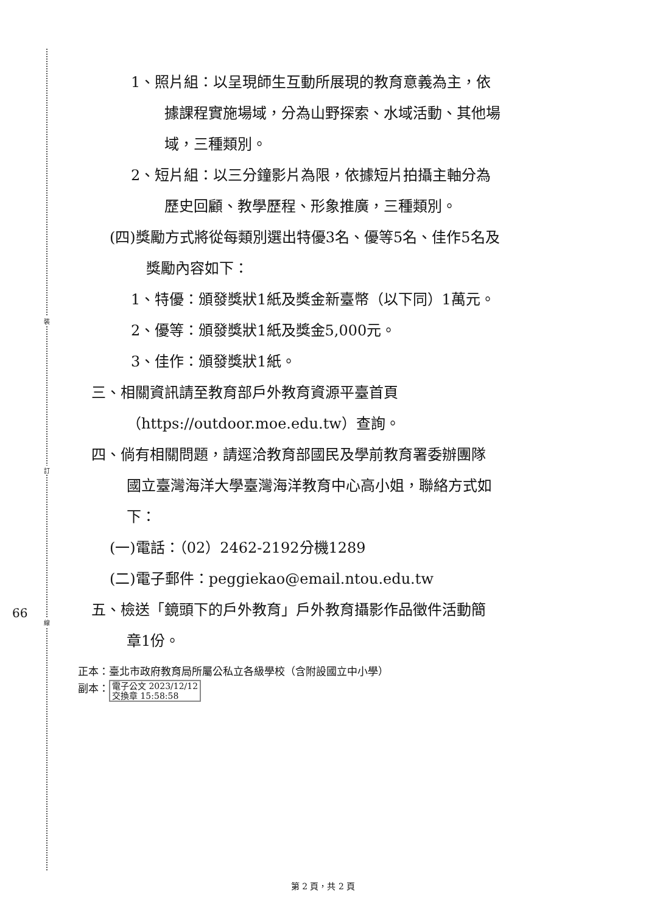裝
訂
線
66
1、照片組：以呈現師生互動所展現的教育意義為主，依
據課程實施場域，分為山野探索、水域活動、其他場
域，三種類別。
2、短片組：以三分鐘影片為限，依據短片拍攝主軸分為
歷史回顧、教學歷程、形象推廣，三種類別。
(四)獎勵方式將從每類別選出特優3名、優等5名、佳作5名及
獎勵內容如下：
1、特優：頒發獎狀1紙及獎金新臺幣（以下同）1萬元。
2、優等：頒發獎狀1紙及獎金5,000元。
3、佳作：頒發獎狀1紙。
三、相關資訊請至教育部戶外教育資源平臺首頁
（https://outdoor.moe.edu.tw）查詢。
四、倘有相關問題，請逕洽教育部國民及學前教育署委辦團隊
國立臺灣海洋大學臺灣海洋教育中心高小姐，聯絡方式如
下：
(一)電話：（02）2462-2192分機1289
(二)電子郵件：peggiekao@email.ntou.edu.tw
五、檢送「鏡頭下的戶外教育」戶外教育攝影作品徵件活動簡
章1份。
正本：臺北市政府教育局所屬公私立各級學校（含附設國立中小學）
副本： 電子公文 2023/12/12
交換章 15:58:58
第 2 頁，共 2 頁